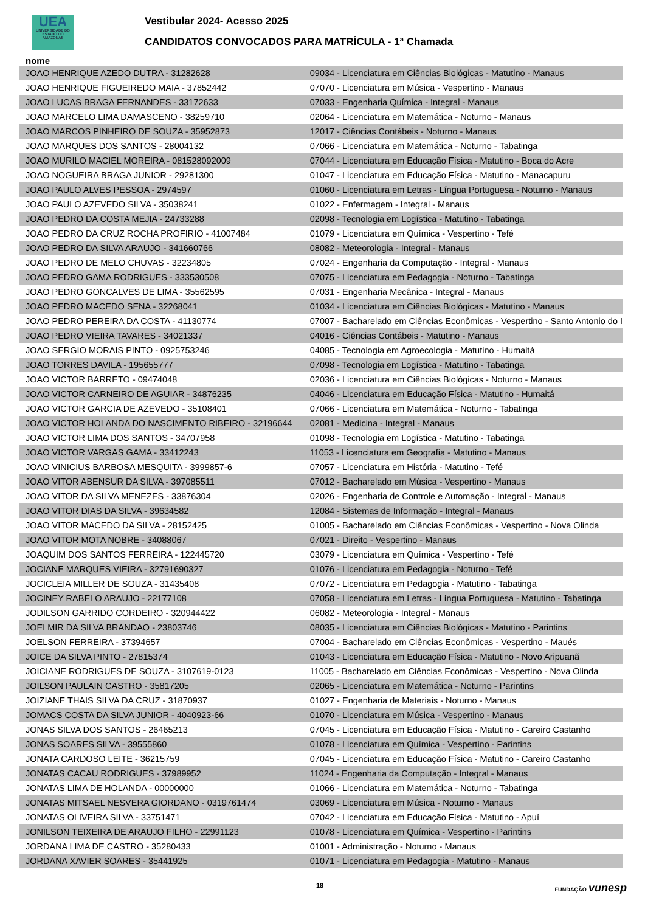UEA
UNIVERSIDADE DO ESTADO DO AMAZONAS
Vestibular 2024- Acesso 2025
CANDIDATOS CONVOCADOS PARA MATRÍCULA - 1ª Chamada
nome
| JOAO HENRIQUE AZEDO DUTRA - 31282628 | 09034 - Licenciatura em Ciências Biológicas - Matutino - Manaus |
| JOAO HENRIQUE FIGUEIREDO MAIA - 37852442 | 07070 - Licenciatura em Música - Vespertino - Manaus |
| JOAO LUCAS BRAGA FERNANDES - 33172633 | 07033 - Engenharia Química - Integral - Manaus |
| JOAO MARCELO LIMA DAMASCENO - 38259710 | 02064 - Licenciatura em Matemática - Noturno - Manaus |
| JOAO MARCOS PINHEIRO DE SOUZA - 35952873 | 12017 - Ciências Contábeis - Noturno - Manaus |
| JOAO MARQUES DOS SANTOS - 28004132 | 07066 - Licenciatura em Matemática - Noturno - Tabatinga |
| JOAO MURILO MACIEL MOREIRA - 081528092009 | 07044 - Licenciatura em Educação Física - Matutino - Boca do Acre |
| JOAO NOGUEIRA BRAGA JUNIOR - 29281300 | 01047 - Licenciatura em Educação Física - Matutino - Manacapuru |
| JOAO PAULO ALVES PESSOA - 2974597 | 01060 - Licenciatura em Letras - Língua Portuguesa - Noturno - Manaus |
| JOAO PAULO AZEVEDO SILVA - 35038241 | 01022 - Enfermagem - Integral - Manaus |
| JOAO PEDRO DA COSTA MEJIA - 24733288 | 02098 - Tecnologia em Logística - Matutino - Tabatinga |
| JOAO PEDRO DA CRUZ ROCHA PROFIRIO - 41007484 | 01079 - Licenciatura em Química - Vespertino - Tefé |
| JOAO PEDRO DA SILVA ARAUJO - 341660766 | 08082 - Meteorologia - Integral - Manaus |
| JOAO PEDRO DE MELO CHUVAS - 32234805 | 07024 - Engenharia da Computação - Integral - Manaus |
| JOAO PEDRO GAMA RODRIGUES - 333530508 | 07075 - Licenciatura em Pedagogia - Noturno - Tabatinga |
| JOAO PEDRO GONCALVES DE LIMA - 35562595 | 07031 - Engenharia Mecânica - Integral - Manaus |
| JOAO PEDRO MACEDO SENA - 32268041 | 01034 - Licenciatura em Ciências Biológicas - Matutino - Manaus |
| JOAO PEDRO PEREIRA DA COSTA - 41130774 | 07007 - Bacharelado em Ciências Econômicas - Vespertino - Santo Antonio do I |
| JOAO PEDRO VIEIRA TAVARES - 34021337 | 04016 - Ciências Contábeis - Matutino - Manaus |
| JOAO SERGIO MORAIS PINTO - 0925753246 | 04085 - Tecnologia em Agroecologia - Matutino - Humaitá |
| JOAO TORRES DAVILA - 195655777 | 07098 - Tecnologia em Logística - Matutino - Tabatinga |
| JOAO VICTOR BARRETO - 09474048 | 02036 - Licenciatura em Ciências Biológicas - Noturno - Manaus |
| JOAO VICTOR CARNEIRO DE AGUIAR - 34876235 | 04046 - Licenciatura em Educação Física - Matutino - Humaitá |
| JOAO VICTOR GARCIA DE AZEVEDO - 35108401 | 07066 - Licenciatura em Matemática - Noturno - Tabatinga |
| JOAO VICTOR HOLANDA DO NASCIMENTO RIBEIRO - 32196644 | 02081 - Medicina - Integral - Manaus |
| JOAO VICTOR LIMA DOS SANTOS - 34707958 | 01098 - Tecnologia em Logística - Matutino - Tabatinga |
| JOAO VICTOR VARGAS GAMA - 33412243 | 11053 - Licenciatura em Geografia - Matutino - Manaus |
| JOAO VINICIUS BARBOSA MESQUITA - 3999857-6 | 07057 - Licenciatura em História - Matutino - Tefé |
| JOAO VITOR ABENSUR DA SILVA - 397085511 | 07012 - Bacharelado em Música - Vespertino - Manaus |
| JOAO VITOR DA SILVA MENEZES - 33876304 | 02026 - Engenharia de Controle e Automação - Integral - Manaus |
| JOAO VITOR DIAS DA SILVA - 39634582 | 12084 - Sistemas de Informação - Integral - Manaus |
| JOAO VITOR MACEDO DA SILVA - 28152425 | 01005 - Bacharelado em Ciências Econômicas - Vespertino - Nova Olinda |
| JOAO VITOR MOTA NOBRE - 34088067 | 07021 - Direito - Vespertino - Manaus |
| JOAQUIM DOS SANTOS FERREIRA - 122445720 | 03079 - Licenciatura em Química - Vespertino - Tefé |
| JOCIANE MARQUES VIEIRA - 32791690327 | 01076 - Licenciatura em Pedagogia - Noturno - Tefé |
| JOCICLEIA MILLER DE SOUZA - 31435408 | 07072 - Licenciatura em Pedagogia - Matutino - Tabatinga |
| JOCINEY RABELO ARAUJO - 22177108 | 07058 - Licenciatura em Letras - Língua Portuguesa - Matutino - Tabatinga |
| JODILSON GARRIDO CORDEIRO - 320944422 | 06082 - Meteorologia - Integral - Manaus |
| JOELMIR DA SILVA BRANDAO - 23803746 | 08035 - Licenciatura em Ciências Biológicas - Matutino - Parintins |
| JOELSON FERREIRA - 37394657 | 07004 - Bacharelado em Ciências Econômicas - Vespertino - Maués |
| JOICE DA SILVA PINTO - 27815374 | 01043 - Licenciatura em Educação Física - Matutino - Novo Aripuanã |
| JOICIANE RODRIGUES DE SOUZA - 3107619-0123 | 11005 - Bacharelado em Ciências Econômicas - Vespertino - Nova Olinda |
| JOILSON PAULAIN CASTRO - 35817205 | 02065 - Licenciatura em Matemática - Noturno - Parintins |
| JOIZIANE THAIS SILVA DA CRUZ - 31870937 | 01027 - Engenharia de Materiais - Noturno - Manaus |
| JOMACS COSTA DA SILVA JUNIOR - 4040923-66 | 01070 - Licenciatura em Música - Vespertino - Manaus |
| JONAS SILVA DOS SANTOS - 26465213 | 07045 - Licenciatura em Educação Física - Matutino - Careiro Castanho |
| JONAS SOARES SILVA - 39555860 | 01078 - Licenciatura em Química - Vespertino - Parintins |
| JONATA CARDOSO LEITE - 36215759 | 07045 - Licenciatura em Educação Física - Matutino - Careiro Castanho |
| JONATAS CACAU RODRIGUES - 37989952 | 11024 - Engenharia da Computação - Integral - Manaus |
| JONATAS LIMA DE HOLANDA - 00000000 | 01066 - Licenciatura em Matemática - Noturno - Tabatinga |
| JONATAS MITSAEL NESVERA GIORDANO - 0319761474 | 03069 - Licenciatura em Música - Noturno - Manaus |
| JONATAS OLIVEIRA SILVA - 33751471 | 07042 - Licenciatura em Educação Física - Matutino - Apuí |
| JONILSON TEIXEIRA DE ARAUJO FILHO - 22991123 | 01078 - Licenciatura em Química - Vespertino - Parintins |
| JORDANA LIMA DE CASTRO - 35280433 | 01001 - Administração - Noturno - Manaus |
| JORDANA XAVIER SOARES - 35441925 | 01071 - Licenciatura em Pedagogia - Matutino - Manaus |
18 FUNDAÇÃO vunesp